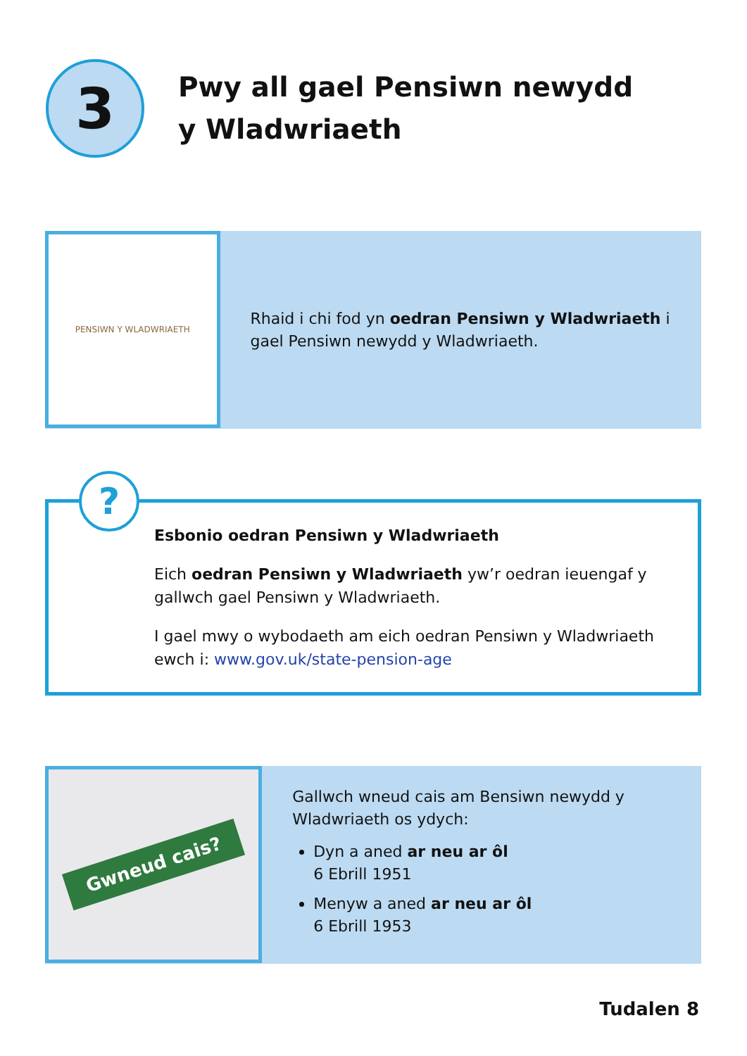3
Pwy all gael Pensiwn newydd
y Wladwriaeth
PENSIWN Y WLADWRIAETH
Rhaid i chi fod yn oedran Pensiwn y Wladwriaeth i gael Pensiwn newydd y Wladwriaeth.
?
Esbonio oedran Pensiwn y Wladwriaeth
Eich oedran Pensiwn y Wladwriaeth yw’r oedran ieuengaf y gallwch gael Pensiwn y Wladwriaeth.
I gael mwy o wybodaeth am eich oedran Pensiwn y Wladwriaeth ewch i: www.gov.uk/state-pension-age
Gwneud cais?
Gallwch wneud cais am Bensiwn newydd y Wladwriaeth os ydych:
Dyn a aned ar neu ar ôl
6 Ebrill 1951
Menyw a aned ar neu ar ôl
6 Ebrill 1953
Tudalen 8